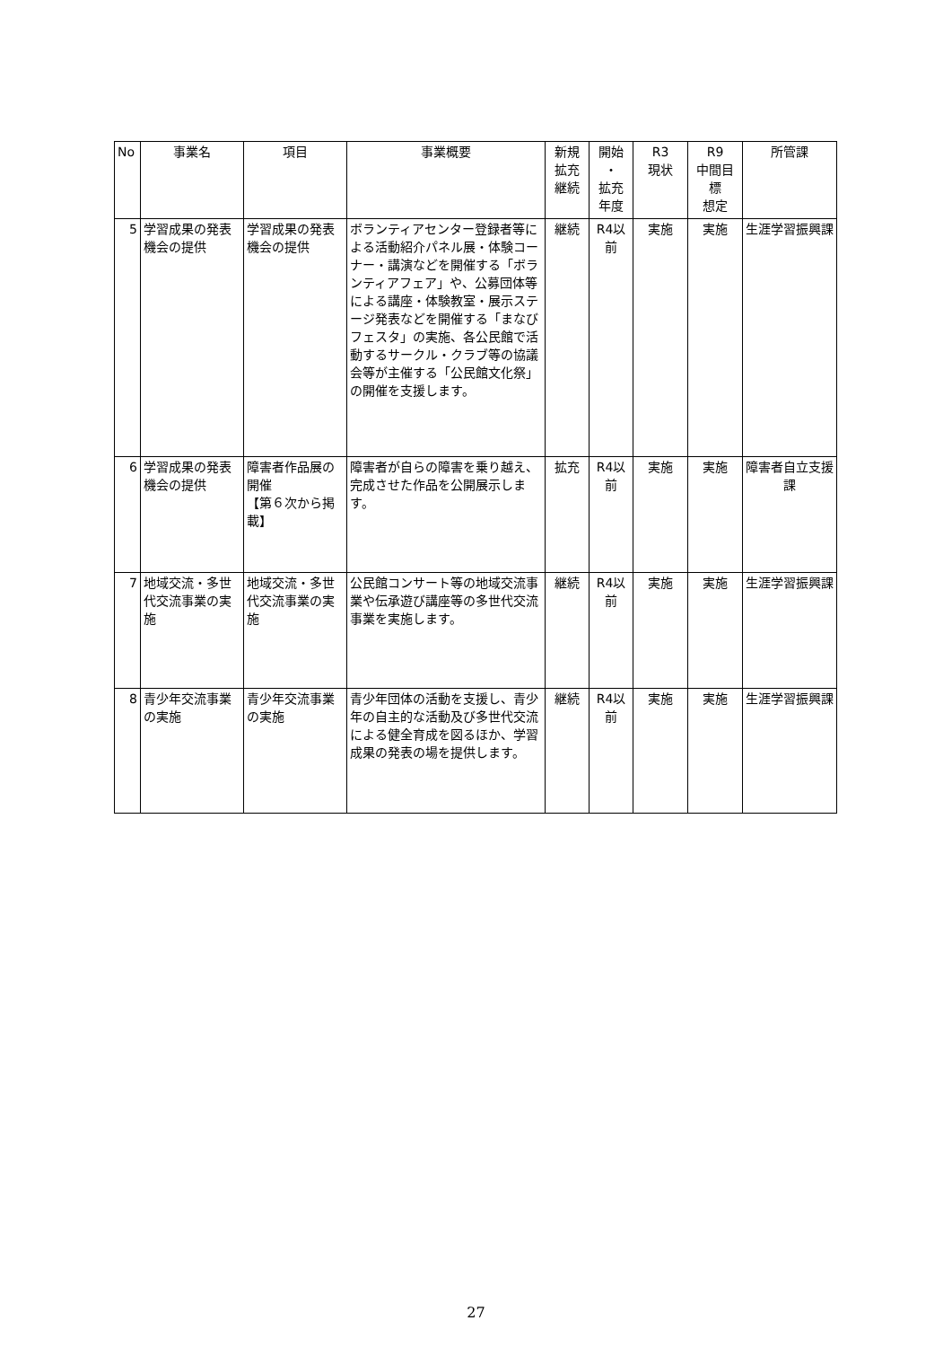| No | 事業名 | 項目 | 事業概要 | 新規 拡充 継続 | 開始 ・ 拡充 年度 | R3 現状 | R9 中間目 標 想定 | 所管課 |
| --- | --- | --- | --- | --- | --- | --- | --- | --- |
| 5 | 学習成果の発表機会の提供 | 学習成果の発表機会の提供 | ボランティアセンター登録者等による活動紹介パネル展・体験コーナー・講演などを開催する「ボランティアフェア」や、公募団体等による講座・体験教室・展示ステージ発表などを開催する「まなびフェスタ」の実施、各公民館で活動するサークル・クラブ等の協議会等が主催する「公民館文化祭」の開催を支援します。 | 継続 | R4以前 | 実施 | 実施 | 生涯学習振興課 |
| 6 | 学習成果の発表機会の提供 | 障害者作品展の開催 【第６次から掲載】 | 障害者が自らの障害を乗り越え、完成させた作品を公開展示します。 | 拡充 | R4以前 | 実施 | 実施 | 障害者自立支援課 |
| 7 | 地域交流・多世代交流事業の実施 | 地域交流・多世代交流事業の実施 | 公民館コンサート等の地域交流事業や伝承遊び講座等の多世代交流事業を実施します。 | 継続 | R4以前 | 実施 | 実施 | 生涯学習振興課 |
| 8 | 青少年交流事業の実施 | 青少年交流事業の実施 | 青少年団体の活動を支援し、青少年の自主的な活動及び多世代交流による健全育成を図るほか、学習成果の発表の場を提供します。 | 継続 | R4以前 | 実施 | 実施 | 生涯学習振興課 |
27